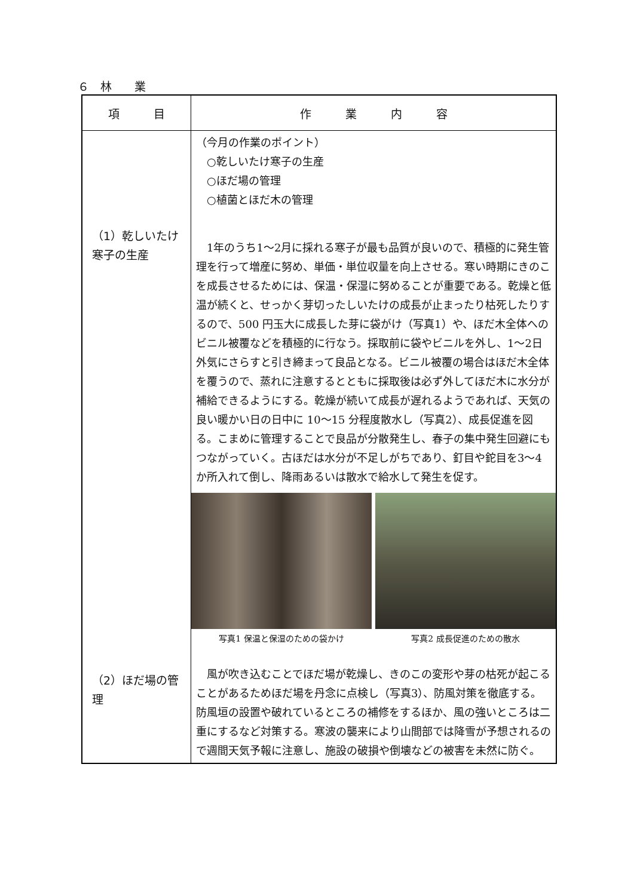６　林　　業
| 項 目 | 作 業 内 容 |
| --- | --- |
| （1）乾しいたけ寒子の生産 （2）ほだ場の管理 | （今月の作業のポイント） ○乾しいたけ寒子の生産 ○ほだ場の管理 ○植菌とほだ木の管理 1年のうち1～2月に採れる寒子が最も品質が良いので、積極的に発生管理を行って増産に努め、単価・単位収量を向上させる。寒い時期にきのこを成長させるためには、保温・保湿に努めることが重要である。乾燥と低温が続くと、せっかく芽切ったしいたけの成長が止まったり枯死したりするので、500 円玉大に成長した芽に袋がけ（写真1）や、ほだ木全体へのビニル被覆などを積極的に行なう。採取前に袋やビニルを外し、1～2日外気にさらすと引き締まって良品となる。ビニル被覆の場合はほだ木全体を覆うので、蒸れに注意するとともに採取後は必ず外してほだ木に水分が補給できるようにする。乾燥が続いて成長が遅れるようであれば、天気の良い暖かい日の日中に 10～15 分程度散水し（写真2）、成長促進を図る。こまめに管理することで良品が分散発生し、春子の集中発生回避にもつながっていく。古ほだは水分が不足しがちであり、釘目や鉈目を3～4か所入れて倒し、降雨あるいは散水で給水して発生を促す。 写真1 保温と保湿のための袋かけ 写真2 成長促進のための散水 風が吹き込むことでほだ場が乾燥し、きのこの変形や芽の枯死が起こることがあるためほだ場を丹念に点検し（写真3）、防風対策を徹底する。防風垣の設置や破れているところの補修をするほか、風の強いところは二重にするなど対策する。寒波の襲来により山間部では降雪が予想されるので週間天気予報に注意し、施設の破損や倒壊などの被害を未然に防ぐ。 |